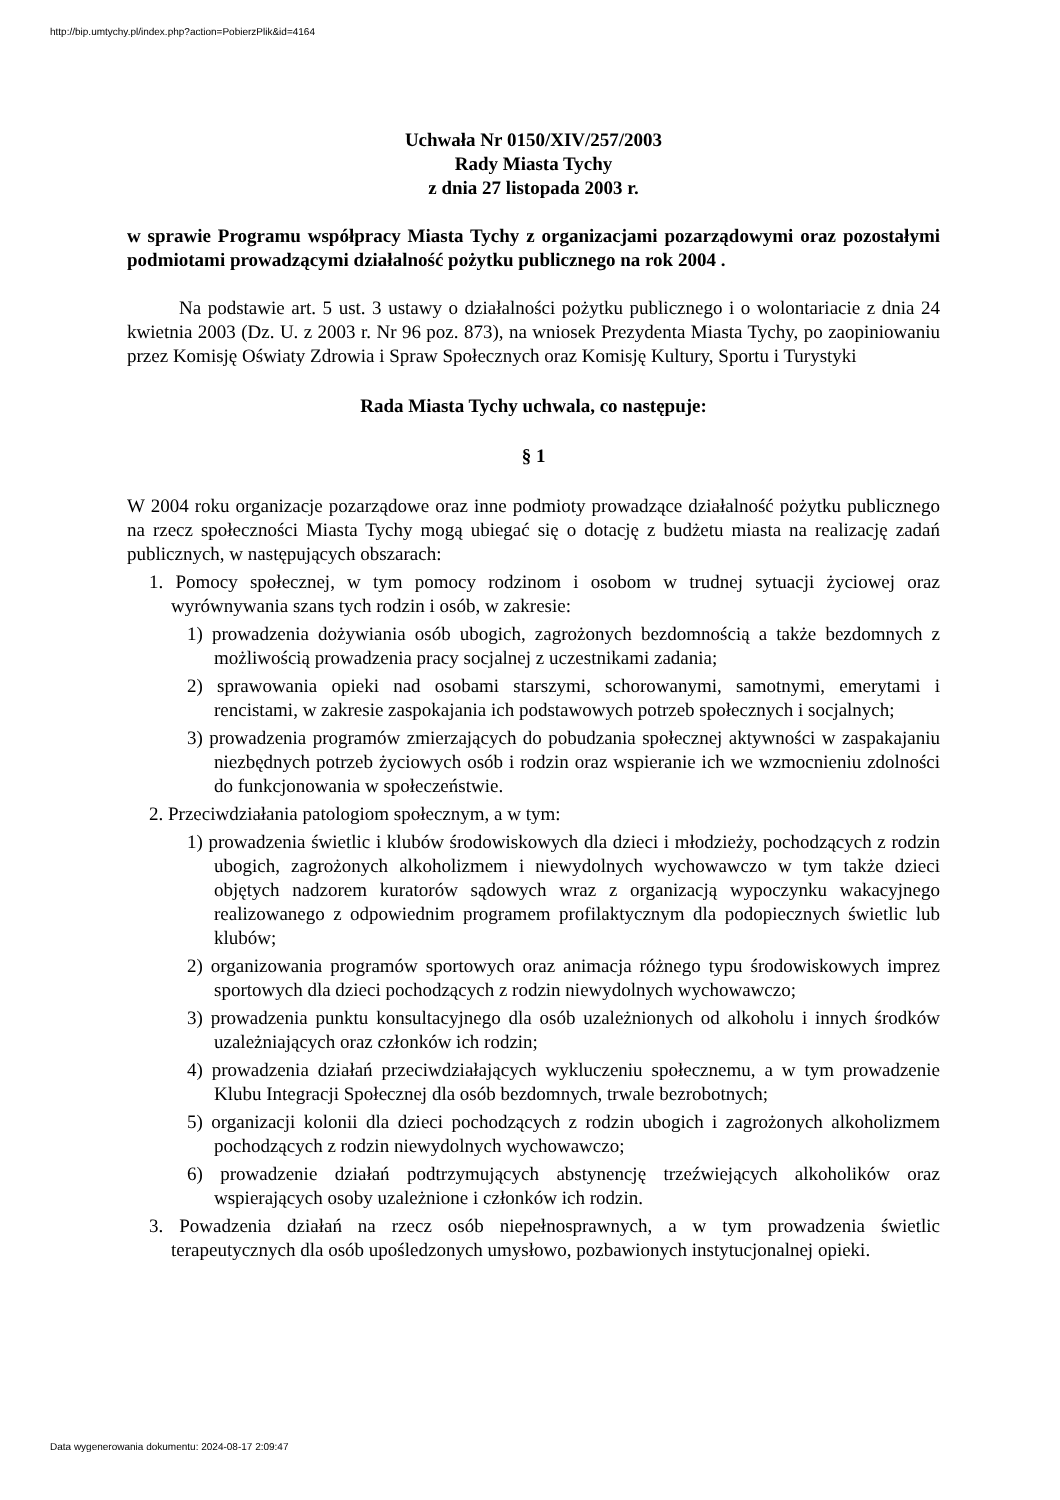http://bip.umtychy.pl/index.php?action=PobierzPlik&id=4164
Uchwała Nr 0150/XIV/257/2003
Rady Miasta Tychy
z dnia 27 listopada 2003 r.
w sprawie Programu współpracy Miasta Tychy z organizacjami pozarządowymi oraz pozostałymi podmiotami prowadzącymi działalność pożytku publicznego na rok 2004 .
Na podstawie art. 5 ust. 3 ustawy o działalności pożytku publicznego i o wolontariacie z dnia 24 kwietnia 2003 (Dz. U. z 2003 r. Nr 96 poz. 873), na wniosek Prezydenta Miasta Tychy, po zaopiniowaniu przez Komisję Oświaty Zdrowia i Spraw Społecznych oraz Komisję Kultury, Sportu i Turystyki
Rada Miasta Tychy uchwala, co następuje:
§ 1
W 2004 roku organizacje pozarządowe oraz inne podmioty prowadzące działalność pożytku publicznego na rzecz społeczności Miasta Tychy mogą ubiegać się o dotację z budżetu miasta na realizację zadań publicznych, w następujących obszarach:
1. Pomocy społecznej, w tym pomocy rodzinom i osobom w trudnej sytuacji życiowej oraz wyrównywania szans tych rodzin i osób, w zakresie:
1) prowadzenia dożywiania osób ubogich, zagrożonych bezdomnością a także bezdomnych z możliwością prowadzenia pracy socjalnej z uczestnikami zadania;
2) sprawowania opieki nad osobami starszymi, schorowanymi, samotnymi, emerytami i rencistami, w zakresie zaspokajania ich podstawowych potrzeb społecznych i socjalnych;
3) prowadzenia programów zmierzających do pobudzania społecznej aktywności w zaspakajaniu niezbędnych potrzeb życiowych osób i rodzin oraz wspieranie ich we wzmocnieniu zdolności do funkcjonowania w społeczeństwie.
2. Przeciwdziałania patologiom społecznym, a w tym:
1) prowadzenia świetlic i klubów środowiskowych dla dzieci i młodzieży, pochodzących z rodzin ubogich, zagrożonych alkoholizmem i niewydolnych wychowawczo w tym także dzieci objętych nadzorem kuratorów sądowych wraz z organizacją wypoczynku wakacyjnego realizowanego z odpowiednim programem profilaktycznym dla podopiecznych świetlic lub klubów;
2) organizowania programów sportowych oraz animacja różnego typu środowiskowych imprez sportowych dla dzieci pochodzących z rodzin niewydolnych wychowawczo;
3) prowadzenia punktu konsultacyjnego dla osób uzależnionych od alkoholu i innych środków uzależniających oraz członków ich rodzin;
4) prowadzenia działań przeciwdziałających wykluczeniu społecznemu, a w tym prowadzenie Klubu Integracji Społecznej dla osób bezdomnych, trwale bezrobotnych;
5) organizacji kolonii dla dzieci pochodzących z rodzin ubogich i zagrożonych alkoholizmem pochodzących z rodzin niewydolnych wychowawczo;
6) prowadzenie działań podtrzymujących abstynencję trzeźwiejących alkoholików oraz wspierających osoby uzależnione i członków ich rodzin.
3. Powadzenia działań na rzecz osób niepełnosprawnych, a w tym prowadzenia świetlic terapeutycznych dla osób upośledzonych umysłowo, pozbawionych instytucjonalnej opieki.
Data wygenerowania dokumentu: 2024-08-17 2:09:47